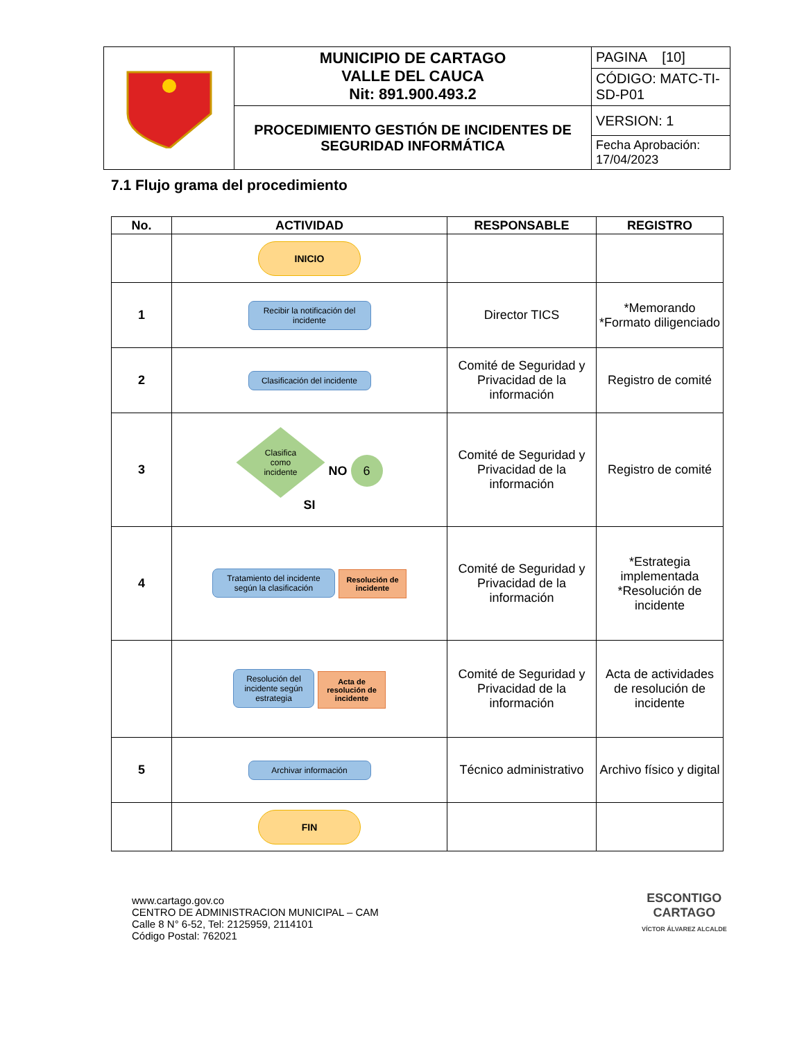| | MUNICIPIO DE CARTAGO VALLE DEL CAUCA Nit: 891.900.493.2 | PAGINA [10] |
| | | CÓDIGO: MATC-TI-SD-P01 |
| | PROCEDIMIENTO GESTIÓN DE INCIDENTES DE SEGURIDAD INFORMÁTICA | VERSION: 1 |
| | | Fecha Aprobación: 17/04/2023 |
7.1 Flujo grama del procedimiento
| No. | ACTIVIDAD | RESPONSABLE | REGISTRO |
| --- | --- | --- | --- |
| | INICIO | | |
| 1 | Recibir la notificación del incidente | Director TICS | *Memorando *Formato diligenciado |
| 2 | Clasificación del incidente | Comité de Seguridad y Privacidad de la información | Registro de comité |
| 3 | Clasifica como incidente NO 6 SI | Comité de Seguridad y Privacidad de la información | Registro de comité |
| 4 | Tratamiento del incidente según la clasificación Resolución de incidente | Comité de Seguridad y Privacidad de la información | *Estrategia implementada *Resolución de incidente |
| | Resolución del incidente según estrategia Acta de resolución de incidente | Comité de Seguridad y Privacidad de la información | Acta de actividades de resolución de incidente |
| 5 | Archivar información | Técnico administrativo | Archivo físico y digital |
| | FIN | | |
www.cartago.gov.co
CENTRO DE ADMINISTRACION MUNICIPAL – CAM
Calle 8 N° 6-52, Tel: 2125959, 2114101
Código Postal: 762021
ESCONTIGO
CARTAGO
VÍCTOR ÁLVAREZ ALCALDE